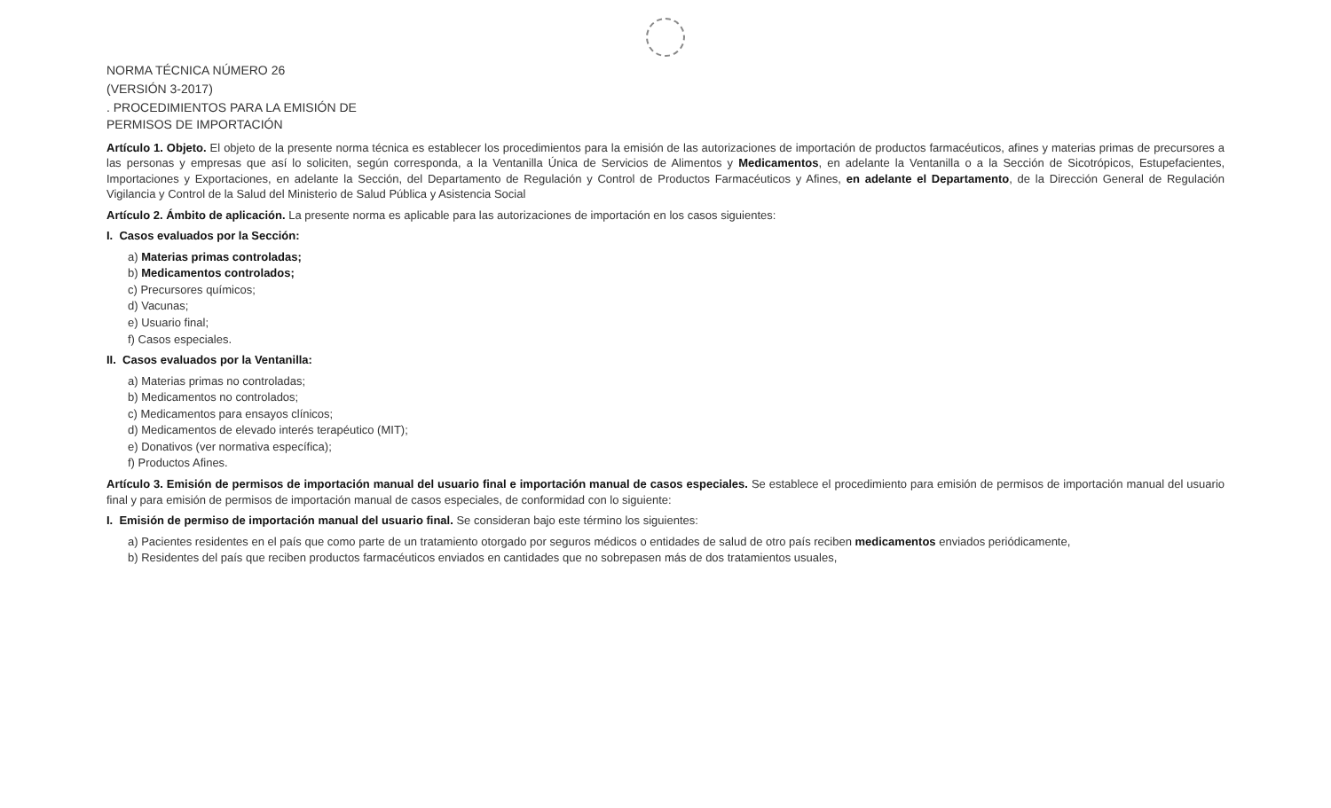NORMA TÉCNICA NÚMERO 26
(VERSIÓN 3-2017)
. PROCEDIMIENTOS PARA LA EMISIÓN DE
PERMISOS DE IMPORTACIÓN
Artículo 1. Objeto. El objeto de la presente norma técnica es establecer los procedimientos para la emisión de las autorizaciones de importación de productos farmacéuticos, afines y materias primas de precursores a las personas y empresas que así lo soliciten, según corresponda, a la Ventanilla Única de Servicios de Alimentos y Medicamentos, en adelante la Ventanilla o a la Sección de Sicotrópicos, Estupefacientes, Importaciones y Exportaciones, en adelante la Sección, del Departamento de Regulación y Control de Productos Farmacéuticos y Afines, en adelante el Departamento, de la Dirección General de Regulación Vigilancia y Control de la Salud del Ministerio de Salud Pública y Asistencia Social
Artículo 2. Ámbito de aplicación. La presente norma es aplicable para las autorizaciones de importación en los casos siguientes:
I. Casos evaluados por la Sección:
a) Materias primas controladas;
b) Medicamentos controlados;
c) Precursores químicos;
d) Vacunas;
e) Usuario final;
f) Casos especiales.
II. Casos evaluados por la Ventanilla:
a) Materias primas no controladas;
b) Medicamentos no controlados;
c) Medicamentos para ensayos clínicos;
d) Medicamentos de elevado interés terapéutico (MIT);
e) Donativos (ver normativa específica);
f) Productos Afines.
Artículo 3. Emisión de permisos de importación manual del usuario final e importación manual de casos especiales. Se establece el procedimiento para emisión de permisos de importación manual del usuario final y para emisión de permisos de importación manual de casos especiales, de conformidad con lo siguiente:
I. Emisión de permiso de importación manual del usuario final. Se consideran bajo este término los siguientes:
a) Pacientes residentes en el país que como parte de un tratamiento otorgado por seguros médicos o entidades de salud de otro país reciben medicamentos enviados periódicamente,
b) Residentes del país que reciben productos farmacéuticos enviados en cantidades que no sobrepasen más de dos tratamientos usuales,